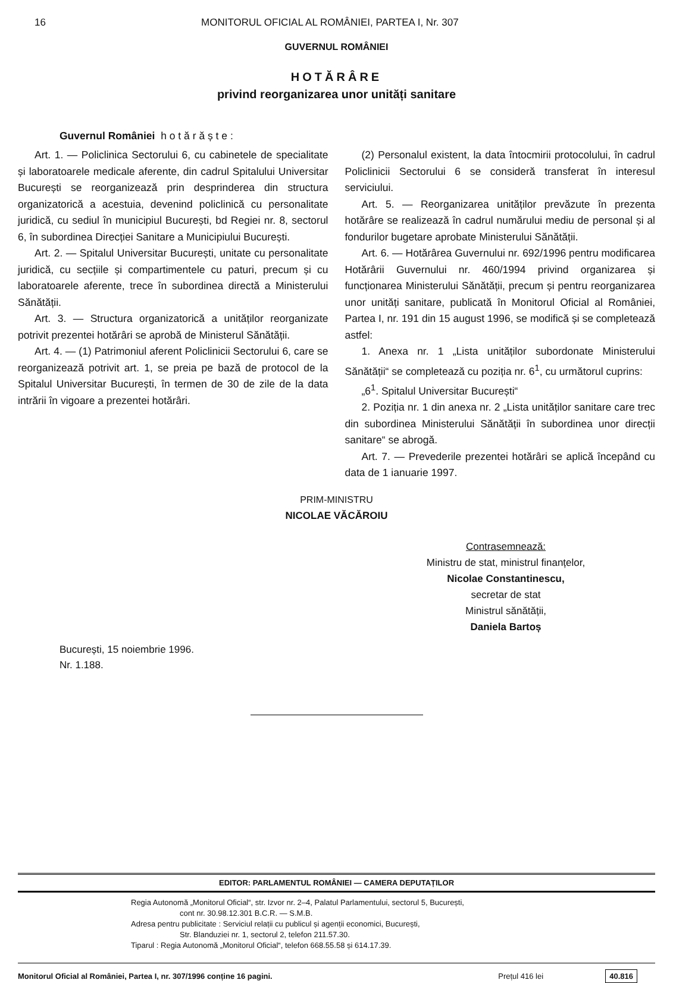16 MONITORUL OFICIAL AL ROMÂNIEI, PARTEA I, Nr. 307
GUVERNUL ROMÂNIEI
HOTĂRÂRE
privind reorganizarea unor unități sanitare
Guvernul României h o t ă r ă ș t e :
Art. 1. — Policlinica Sectorului 6, cu cabinetele de specialitate și laboratoarele medicale aferente, din cadrul Spitalului Universitar București se reorganizează prin desprinderea din structura organizatorică a acestuia, devenind policlinică cu personalitate juridică, cu sediul în municipiul București, bd Regiei nr. 8, sectorul 6, în subordinea Direcției Sanitare a Municipiului București.
Art. 2. — Spitalul Universitar București, unitate cu personalitate juridică, cu secțiile și compartimentele cu paturi, precum și cu laboratoarele aferente, trece în subordinea directă a Ministerului Sănătății.
Art. 3. — Structura organizatorică a unităților reorganizate potrivit prezentei hotărâri se aprobă de Ministerul Sănătății.
Art. 4. — (1) Patrimoniul aferent Policlinicii Sectorului 6, care se reorganizează potrivit art. 1, se preia pe bază de protocol de la Spitalul Universitar București, în termen de 30 de zile de la data intrării în vigoare a prezentei hotărâri.
(2) Personalul existent, la data întocmirii protocolului, în cadrul Policlinicii Sectorului 6 se consideră transferat în interesul serviciului.
Art. 5. — Reorganizarea unităților prevăzute în prezenta hotărâre se realizează în cadrul numărului mediu de personal și al fondurilor bugetare aprobate Ministerului Sănătății.
Art. 6. — Hotărârea Guvernului nr. 692/1996 pentru modificarea Hotărârii Guvernului nr. 460/1994 privind organizarea și funcționarea Ministerului Sănătății, precum și pentru reorganizarea unor unități sanitare, publicată în Monitorul Oficial al României, Partea I, nr. 191 din 15 august 1996, se modifică și se completează astfel:
1. Anexa nr. 1 „Lista unităților subordonate Ministerului Sănătății“ se completează cu poziția nr. 6<sup>1</sup>, cu următorul cuprins:
„6<sup>1</sup>. Spitalul Universitar București“
2. Poziția nr. 1 din anexa nr. 2 „Lista unităților sanitare care trec din subordinea Ministerului Sănătății în subordinea unor direcții sanitare“ se abrogă.
Art. 7. — Prevederile prezentei hotărâri se aplică începând cu data de 1 ianuarie 1997.
PRIM-MINISTRU
NICOLAE VĂCĂROIU
Contrasemnează:
Ministru de stat, ministrul finanțelor,
Nicolae Constantinescu,
secretar de stat
Ministrul sănătății,
Daniela Bartoș
București, 15 noiembrie 1996.
Nr. 1.188.
EDITOR: PARLAMENTUL ROMÂNIEI — CAMERA DEPUTAȚILOR
Regia Autonomă „Monitorul Oficial“, str. Izvor nr. 2–4, Palatul Parlamentului, sectorul 5, București,
cont nr. 30.98.12.301 B.C.R. — S.M.B.
Adresa pentru publicitate : Serviciul relații cu publicul și agenții economici, București,
Str. Blanduziei nr. 1, sectorul 2, telefon 211.57.30.
Tiparul : Regia Autonomă „Monitorul Oficial“, telefon 668.55.58 și 614.17.39.
Monitorul Oficial al României, Partea I, nr. 307/1996 conține 16 pagini. Prețul 416 lei 40.816